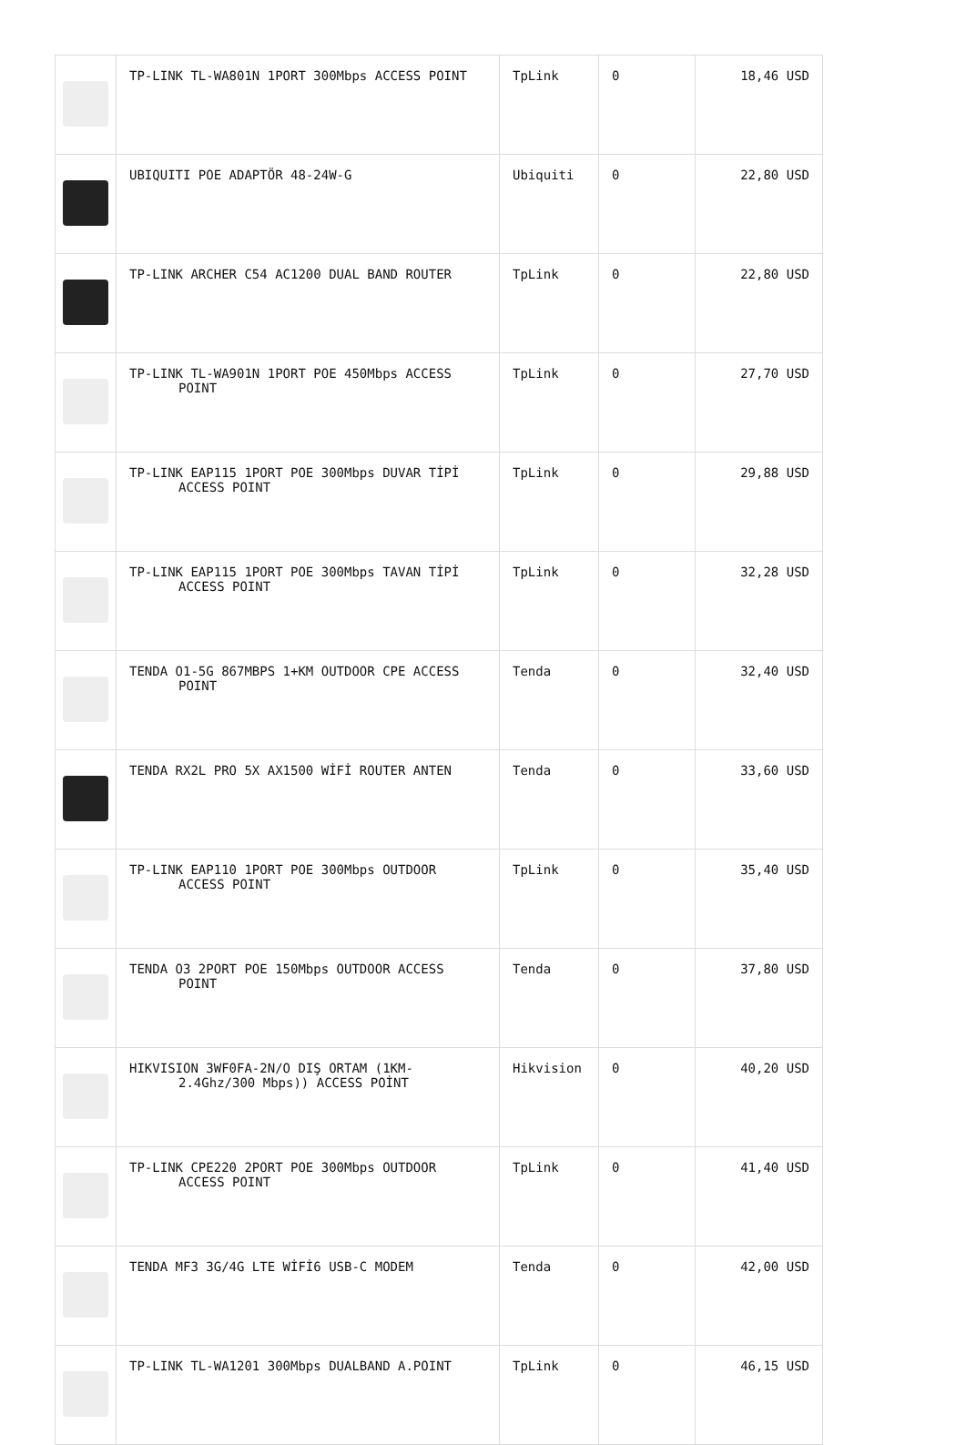| | TP-LINK TL-WA801N 1PORT 300Mbps ACCESS POINT | TpLink | 0 | 18,46 USD |
| | UBIQUITI POE ADAPTÖR 48-24W-G | Ubiquiti | 0 | 22,80 USD |
| | TP-LINK ARCHER C54 AC1200 DUAL BAND ROUTER | TpLink | 0 | 22,80 USD |
| | TP-LINK TL-WA901N 1PORT POE 450Mbps ACCESS POINT | TpLink | 0 | 27,70 USD |
| | TP-LINK EAP115 1PORT POE 300Mbps DUVAR TİPİ ACCESS POINT | TpLink | 0 | 29,88 USD |
| | TP-LINK EAP115 1PORT POE 300Mbps TAVAN TİPİ ACCESS POINT | TpLink | 0 | 32,28 USD |
| | TENDA O1-5G 867MBPS 1+KM OUTDOOR CPE ACCESS POINT | Tenda | 0 | 32,40 USD |
| | TENDA RX2L PRO 5X AX1500 WİFİ ROUTER ANTEN | Tenda | 0 | 33,60 USD |
| | TP-LINK EAP110 1PORT POE 300Mbps OUTDOOR ACCESS POINT | TpLink | 0 | 35,40 USD |
| | TENDA O3 2PORT POE 150Mbps OUTDOOR ACCESS POINT | Tenda | 0 | 37,80 USD |
| | HIKVISION 3WF0FA-2N/O DIŞ ORTAM (1KM- 2.4Ghz/300 Mbps)) ACCESS POİNT | Hikvision | 0 | 40,20 USD |
| | TP-LINK CPE220 2PORT POE 300Mbps OUTDOOR ACCESS POINT | TpLink | 0 | 41,40 USD |
| | TENDA MF3 3G/4G LTE WİFİ6 USB-C MODEM | Tenda | 0 | 42,00 USD |
| | TP-LINK TL-WA1201 300Mbps DUALBAND A.POINT | TpLink | 0 | 46,15 USD |